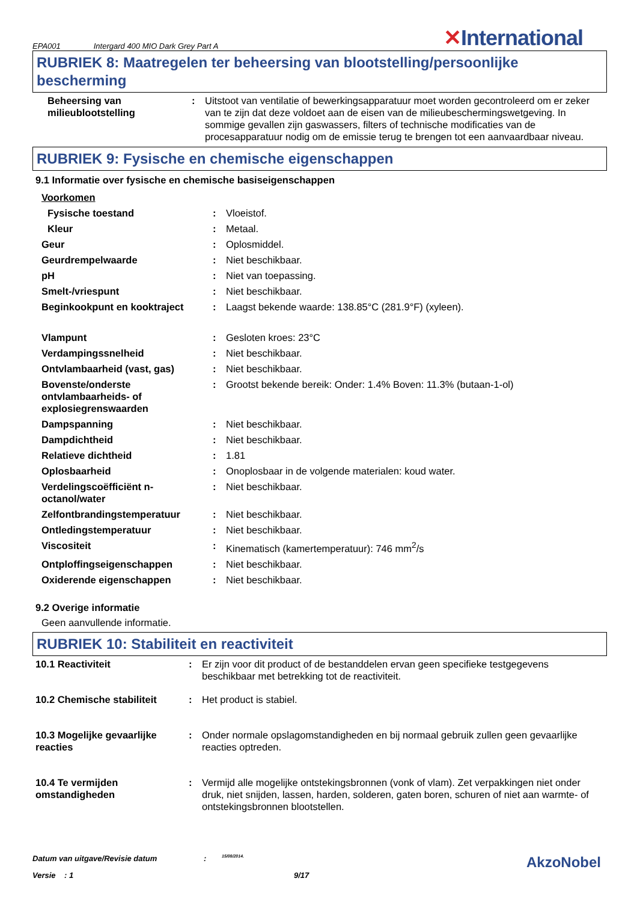EPA001 Intergard 400 MIO Dark Grey Part A
✕International
RUBRIEK 8: Maatregelen ter beheersing van blootstelling/persoonlijke bescherming
| Beheersing van milieublootstelling | : | Uitstoot van ventilatie of bewerkingsapparatuur moet worden gecontroleerd om er zeker van te zijn dat deze voldoet aan de eisen van de milieubeschermingswetgeving. In sommige gevallen zijn gaswassers, filters of technische modificaties van de procesapparatuur nodig om de emissie terug te brengen tot een aanvaardbaar niveau. |
RUBRIEK 9: Fysische en chemische eigenschappen
9.1 Informatie over fysische en chemische basiseigenschappen
| Voorkomen | | |
| Fysische toestand | : | Vloeistof. |
| Kleur | : | Metaal. |
| Geur | : | Oplosmiddel. |
| Geurdrempelwaarde | : | Niet beschikbaar. |
| pH | : | Niet van toepassing. |
| Smelt-/vriespunt | : | Niet beschikbaar. |
| Beginkookpunt en kooktraject | : | Laagst bekende waarde: 138.85°C (281.9°F) (xyleen). |
| Vlampunt | : | Gesloten kroes: 23°C |
| Verdampingssnelheid | : | Niet beschikbaar. |
| Ontvlambaarheid (vast, gas) | : | Niet beschikbaar. |
| Bovenste/onderste ontvlambaarheids- of explosiegrenswaarden | : | Grootst bekende bereik: Onder: 1.4% Boven: 11.3% (butaan-1-ol) |
| Dampspanning | : | Niet beschikbaar. |
| Dampdichtheid | : | Niet beschikbaar. |
| Relatieve dichtheid | : | 1.81 |
| Oplosbaarheid | : | Onoplosbaar in de volgende materialen: koud water. |
| Verdelingscoëfficiënt n-octanol/water | : | Niet beschikbaar. |
| Zelfontbrandingstemperatuur | : | Niet beschikbaar. |
| Ontledingstemperatuur | : | Niet beschikbaar. |
| Viscositeit | : | Kinematisch (kamertemperatuur): 746 mm<sup>2</sup>/s |
| Ontploffingseigenschappen | : | Niet beschikbaar. |
| Oxiderende eigenschappen | : | Niet beschikbaar. |
9.2 Overige informatie
Geen aanvullende informatie.
RUBRIEK 10: Stabiliteit en reactiviteit
| 10.1 Reactiviteit | : | Er zijn voor dit product of de bestanddelen ervan geen specifieke testgegevens beschikbaar met betrekking tot de reactiviteit. |
| 10.2 Chemische stabiliteit | : | Het product is stabiel. |
| 10.3 Mogelijke gevaarlijke reacties | : | Onder normale opslagomstandigheden en bij normaal gebruik zullen geen gevaarlijke reacties optreden. |
| 10.4 Te vermijden omstandigheden | : | Vermijd alle mogelijke ontstekingsbronnen (vonk of vlam). Zet verpakkingen niet onder druk, niet snijden, lassen, harden, solderen, gaten boren, schuren of niet aan warmte- of ontstekingsbronnen blootstellen. |
Datum van uitgave/Revisie datum: 15/08/2014. AkzoNobel
Versie : 1 9/17